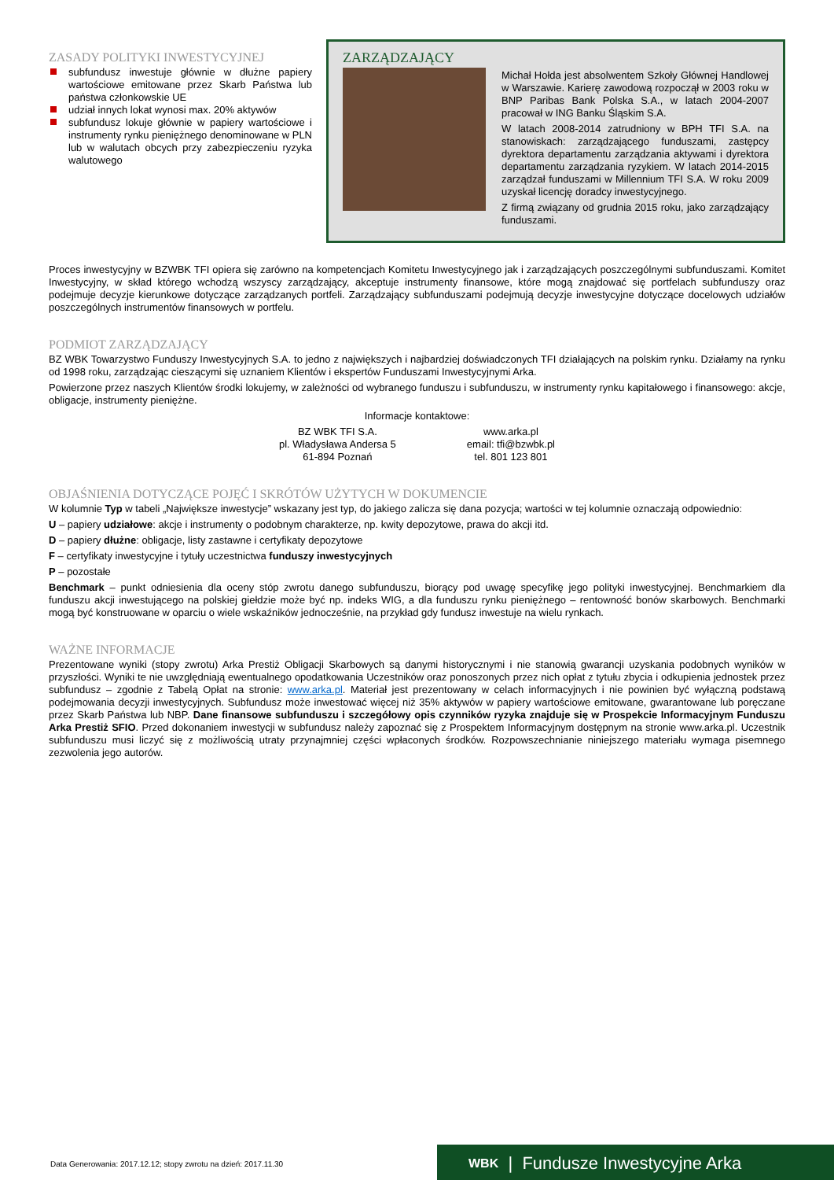ZASADY POLITYKI INWESTYCYJNEJ
subfundusz inwestuje głównie w dłużne papiery wartościowe emitowane przez Skarb Państwa lub państwa członkowskie UE
udział innych lokat wynosi max. 20% aktywów
subfundusz lokuje głównie w papiery wartościowe i instrumenty rynku pieniężnego denominowane w PLN lub w walutach obcych przy zabezpieczeniu ryzyka walutowego
ZARZĄDZAJĄCY
Michał Hołda jest absolwentem Szkoły Głównej Handlowej w Warszawie. Karierę zawodową rozpoczął w 2003 roku w BNP Paribas Bank Polska S.A., w latach 2004-2007 pracował w ING Banku Śląskim S.A.
W latach 2008-2014 zatrudniony w BPH TFI S.A. na stanowiskach: zarządzającego funduszami, zastępcy dyrektora departamentu zarządzania aktywami i dyrektora departamentu zarządzania ryzykiem. W latach 2014-2015 zarządzał funduszami w Millennium TFI S.A. W roku 2009 uzyskał licencję doradcy inwestycyjnego.
Z firmą związany od grudnia 2015 roku, jako zarządzający funduszami.
Proces inwestycyjny w BZWBK TFI opiera się zarówno na kompetencjach Komitetu Inwestycyjnego jak i zarządzających poszczególnymi subfunduszami. Komitet Inwestycyjny, w skład którego wchodzą wszyscy zarządzający, akceptuje instrumenty finansowe, które mogą znajdować się portfelach subfunduszy oraz podejmuje decyzje kierunkowe dotyczące zarządzanych portfeli. Zarządzający subfunduszami podejmują decyzje inwestycyjne dotyczące docelowych udziałów poszczególnych instrumentów finansowych w portfelu.
PODMIOT ZARZĄDZAJĄCY
BZ WBK Towarzystwo Funduszy Inwestycyjnych S.A. to jedno z największych i najbardziej doświadczonych TFI działających na polskim rynku. Działamy na rynku od 1998 roku, zarządzając cieszącymi się uznaniem Klientów i ekspertów Funduszami Inwestycyjnymi Arka.
Powierzone przez naszych Klientów środki lokujemy, w zależności od wybranego funduszu i subfunduszu, w instrumenty rynku kapitałowego i finansowego: akcje, obligacje, instrumenty pieniężne.
Informacje kontaktowe:
BZ WBK TFI S.A.
pl. Władysława Andersa 5
61-894 Poznań
www.arka.pl
email: tfi@bzwbk.pl
tel. 801 123 801
OBJAŚNIENIA DOTYCZĄCE POJĘĆ I SKRÓTÓW UŻYTYCH W DOKUMENCIE
W kolumnie Typ w tabeli „Największe inwestycje” wskazany jest typ, do jakiego zalicza się dana pozycja; wartości w tej kolumnie oznaczają odpowiednio:
U – papiery udziałowe: akcje i instrumenty o podobnym charakterze, np. kwity depozytowe, prawa do akcji itd.
D – papiery dłużne: obligacje, listy zastawne i certyfikaty depozytowe
F – certyfikaty inwestycyjne i tytuły uczestnictwa funduszy inwestycyjnych
P – pozostałe
Benchmark – punkt odniesienia dla oceny stóp zwrotu danego subfunduszu, biorący pod uwagę specyfikę jego polityki inwestycyjnej. Benchmarkiem dla funduszu akcji inwestującego na polskiej giełdzie może być np. indeks WIG, a dla funduszu rynku pieniężnego – rentowność bonów skarbowych. Benchmarki mogą być konstruowane w oparciu o wiele wskaźników jednocześnie, na przykład gdy fundusz inwestuje na wielu rynkach.
WAŻNE INFORMACJE
Prezentowane wyniki (stopy zwrotu) Arka Prestiż Obligacji Skarbowych są danymi historycznymi i nie stanowią gwarancji uzyskania podobnych wyników w przyszłości. Wyniki te nie uwzględniają ewentualnego opodatkowania Uczestników oraz ponoszonych przez nich opłat z tytułu zbycia i odkupienia jednostek przez subfundusz – zgodnie z Tabelą Opłat na stronie: www.arka.pl. Materiał jest prezentowany w celach informacyjnych i nie powinien być wyłączną podstawą podejmowania decyzji inwestycyjnych. Subfundusz może inwestować więcej niż 35% aktywów w papiery wartościowe emitowane, gwarantowane lub poręczane przez Skarb Państwa lub NBP. Dane finansowe subfunduszu i szczegółowy opis czynników ryzyka znajduje się w Prospekcie Informacyjnym Funduszu Arka Prestiż SFIO. Przed dokonaniem inwestycji w subfundusz należy zapoznać się z Prospektem Informacyjnym dostępnym na stronie www.arka.pl. Uczestnik subfunduszu musi liczyć się z możliwością utraty przynajmniej części wpłaconych środków. Rozpowszechnianie niniejszego materiału wymaga pisemnego zezwolenia jego autorów.
Data Generowania: 2017.12.12; stopy zwrotu na dzień: 2017.11.30
WBK | Fundusze Inwestycyjne Arka